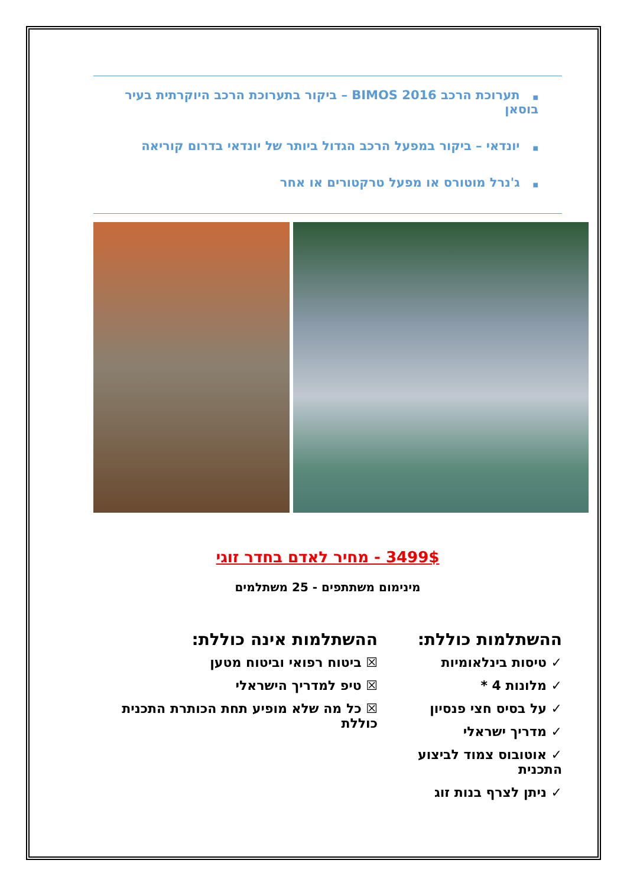■תערוכת הרכב BIMOS 2016 – ביקור בתערוכת הרכב היוקרתית בעיר בוסאן
■יונדאי – ביקור במפעל הרכב הגדול ביותר של יונדאי בדרום קוריאה
■ג'נרל מוטורס או מפעל טרקטורים או אחר
3499$ - מחיר לאדם בחדר זוגי
מינימום משתתפים - 25 משתלמים
ההשתלמות כוללת:
✓ טיסות בינלאומיות
✓ מלונות 4 *
✓ על בסיס חצי פנסיון
✓ מדריך ישראלי
✓ אוטובוס צמוד לביצוע התכנית
✓ ניתן לצרף בנות זוג
ההשתלמות אינה כוללת:
☒ ביטוח רפואי וביטוח מטען
☒ טיפ למדריך הישראלי
☒ כל מה שלא מופיע תחת הכותרת התכנית כוללת